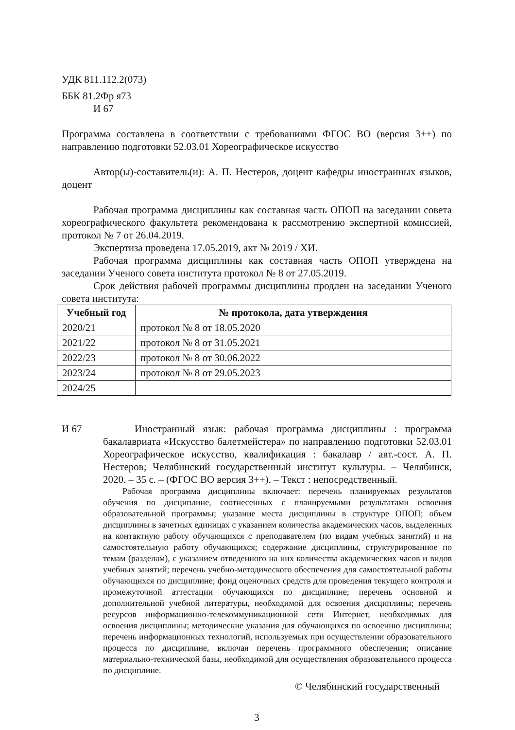УДК 811.112.2(073)
ББК 81.2Фр я73
И 67
Программа составлена в соответствии с требованиями ФГОС ВО (версия 3++) по направлению подготовки 52.03.01 Хореографическое искусство
Автор(ы)-составитель(и): А. П. Нестеров, доцент кафедры иностранных языков, доцент
Рабочая программа дисциплины как составная часть ОПОП на заседании совета хореографического факультета рекомендована к рассмотрению экспертной комиссией, протокол № 7 от 26.04.2019.
Экспертиза проведена 17.05.2019, акт № 2019 / ХИ.
Рабочая программа дисциплины как составная часть ОПОП утверждена на заседании Ученого совета института протокол № 8 от 27.05.2019.
Срок действия рабочей программы дисциплины продлен на заседании Ученого совета института:
| Учебный год | № протокола, дата утверждения |
| --- | --- |
| 2020/21 | протокол № 8 от 18.05.2020 |
| 2021/22 | протокол № 8 от 31.05.2021 |
| 2022/23 | протокол № 8 от 30.06.2022 |
| 2023/24 | протокол № 8 от 29.05.2023 |
| 2024/25 | |
И 67 Иностранный язык: рабочая программа дисциплины : программа бакалавриата «Искусство балетмейстера» по направлению подготовки 52.03.01 Хореографическое искусство, квалификация : бакалавр / авт.-сост. А. П. Нестеров; Челябинский государственный институт культуры. – Челябинск, 2020. – 35 с. – (ФГОС ВО версия 3++). – Текст : непосредственный.
Рабочая программа дисциплины включает: перечень планируемых результатов обучения по дисциплине, соотнесенных с планируемыми результатами освоения образовательной программы; указание места дисциплины в структуре ОПОП; объем дисциплины в зачетных единицах с указанием количества академических часов, выделенных на контактную работу обучающихся с преподавателем (по видам учебных занятий) и на самостоятельную работу обучающихся; содержание дисциплины, структурированное по темам (разделам), с указанием отведенного на них количества академических часов и видов учебных занятий; перечень учебно-методического обеспечения для самостоятельной работы обучающихся по дисциплине; фонд оценочных средств для проведения текущего контроля и промежуточной аттестации обучающихся по дисциплине; перечень основной и дополнительной учебной литературы, необходимой для освоения дисциплины; перечень ресурсов информационно-телекоммуникационной сети Интернет, необходимых для освоения дисциплины; методические указания для обучающихся по освоению дисциплины; перечень информационных технологий, используемых при осуществлении образовательного процесса по дисциплине, включая перечень программного обеспечения; описание материально-технической базы, необходимой для осуществления образовательного процесса по дисциплине.
© Челябинский государственный
3